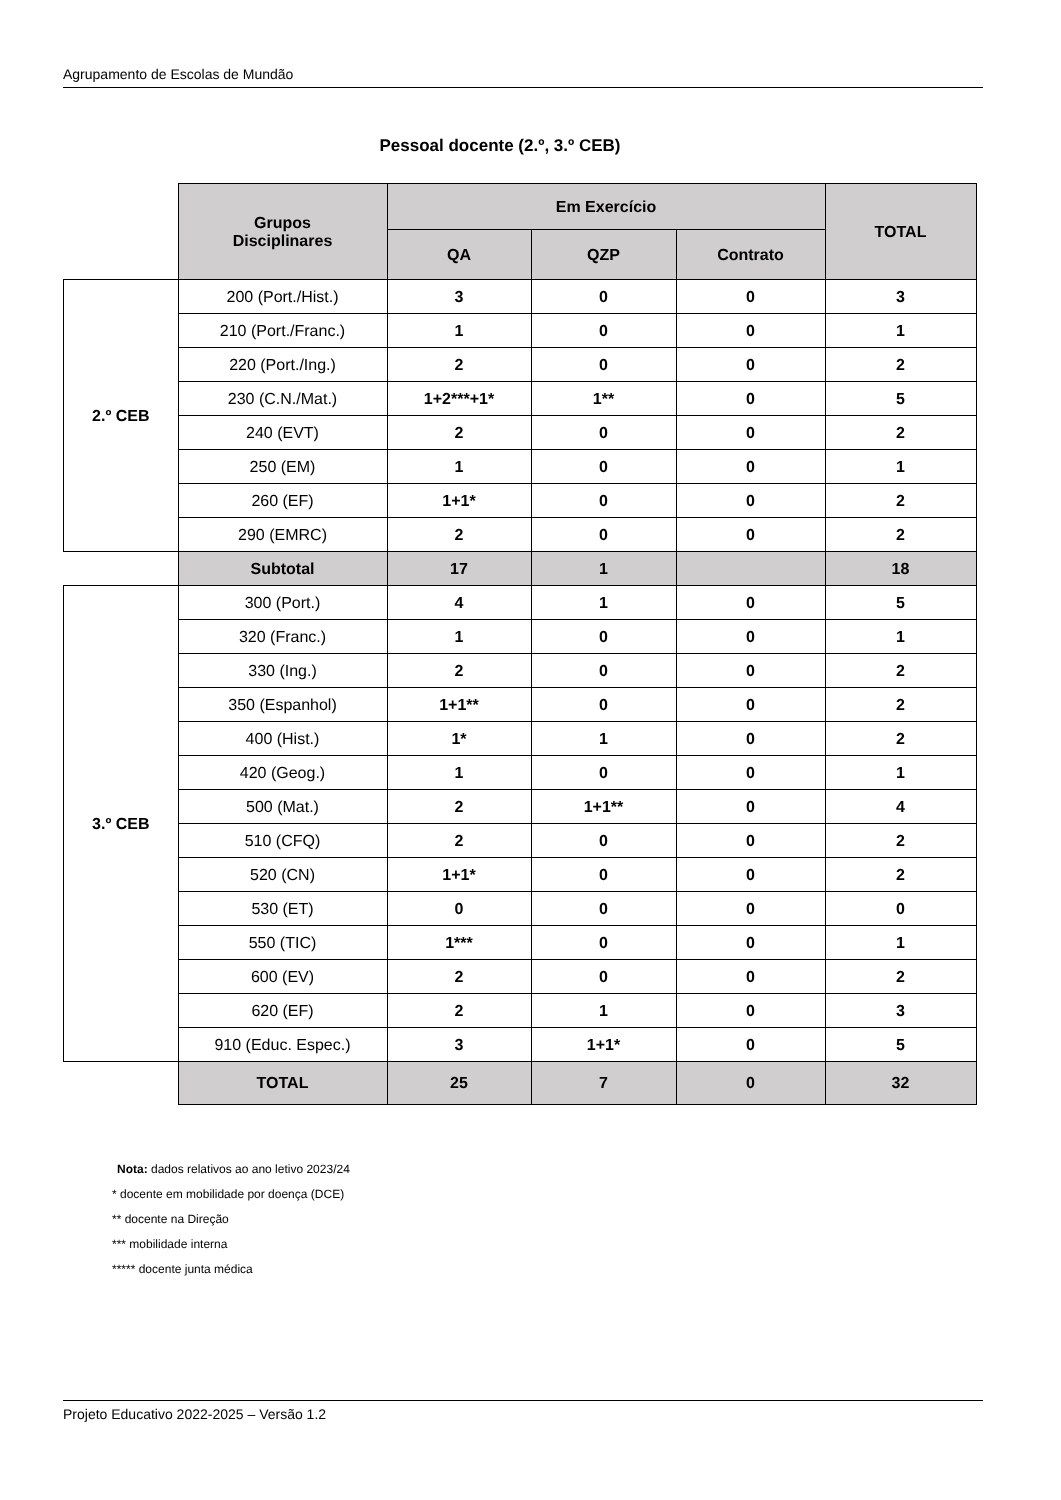Agrupamento de Escolas de Mundão
Pessoal docente (2.º, 3.º CEB)
| | Grupos Disciplinares | Em Exercício | | | TOTAL |
| | | QA | QZP | Contrato | |
| 2.º CEB | 200 (Port./Hist.) | 3 | 0 | 0 | 3 |
| | 210 (Port./Franc.) | 1 | 0 | 0 | 1 |
| | 220 (Port./Ing.) | 2 | 0 | 0 | 2 |
| | 230 (C.N./Mat.) | 1+2***+1* | 1** | 0 | 5 |
| | 240 (EVT) | 2 | 0 | 0 | 2 |
| | 250 (EM) | 1 | 0 | 0 | 1 |
| | 260 (EF) | 1+1* | 0 | 0 | 2 |
| | 290 (EMRC) | 2 | 0 | 0 | 2 |
| | Subtotal | 17 | 1 | | 18 |
| 3.º CEB | 300 (Port.) | 4 | 1 | 0 | 5 |
| | 320 (Franc.) | 1 | 0 | 0 | 1 |
| | 330 (Ing.) | 2 | 0 | 0 | 2 |
| | 350 (Espanhol) | 1+1** | 0 | 0 | 2 |
| | 400 (Hist.) | 1* | 1 | 0 | 2 |
| | 420 (Geog.) | 1 | 0 | 0 | 1 |
| | 500 (Mat.) | 2 | 1+1** | 0 | 4 |
| | 510 (CFQ) | 2 | 0 | 0 | 2 |
| | 520 (CN) | 1+1* | 0 | 0 | 2 |
| | 530 (ET) | 0 | 0 | 0 | 0 |
| | 550 (TIC) | 1*** | 0 | 0 | 1 |
| | 600 (EV) | 2 | 0 | 0 | 2 |
| | 620 (EF) | 2 | 1 | 0 | 3 |
| | 910 (Educ. Espec.) | 3 | 1+1* | 0 | 5 |
| | TOTAL | 25 | 7 | 0 | 32 |
Nota: dados relativos ao ano letivo 2023/24
* docente em mobilidade por doença (DCE)
** docente na Direção
*** mobilidade interna
***** docente junta médica
Projeto Educativo 2022-2025 – Versão 1.2